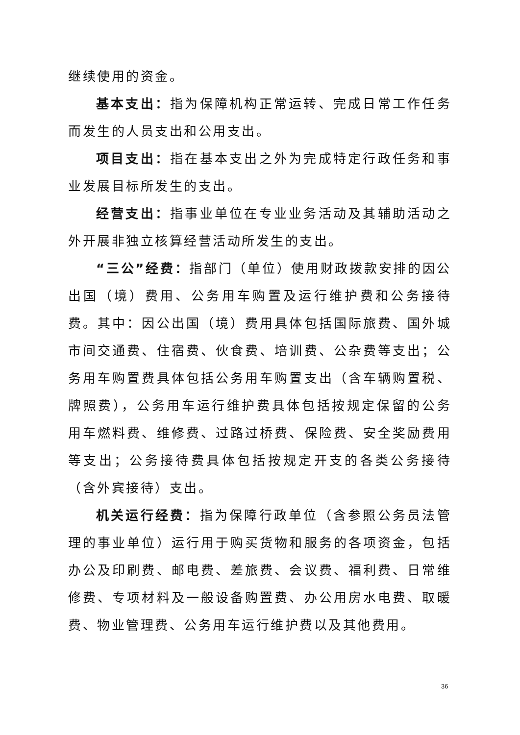继续使用的资金。
基本支出：指为保障机构正常运转、完成日常工作任务而发生的人员支出和公用支出。
项目支出：指在基本支出之外为完成特定行政任务和事业发展目标所发生的支出。
经营支出：指事业单位在专业业务活动及其辅助活动之外开展非独立核算经营活动所发生的支出。
“三公”经费：指部门（单位）使用财政拨款安排的因公出国（境）费用、公务用车购置及运行维护费和公务接待费。其中：因公出国（境）费用具体包括国际旅费、国外城市间交通费、住宿费、伙食费、培训费、公杂费等支出；公务用车购置费具体包括公务用车购置支出（含车辆购置税、牌照费），公务用车运行维护费具体包括按规定保留的公务用车燃料费、维修费、过路过桥费、保险费、安全奖励费用等支出；公务接待费具体包括按规定开支的各类公务接待（含外宾接待）支出。
机关运行经费：指为保障行政单位（含参照公务员法管理的事业单位）运行用于购买货物和服务的各项资金，包括办公及印刷费、邮电费、差旅费、会议费、福利费、日常维修费、专项材料及一般设备购置费、办公用房水电费、取暖费、物业管理费、公务用车运行维护费以及其他费用。
36